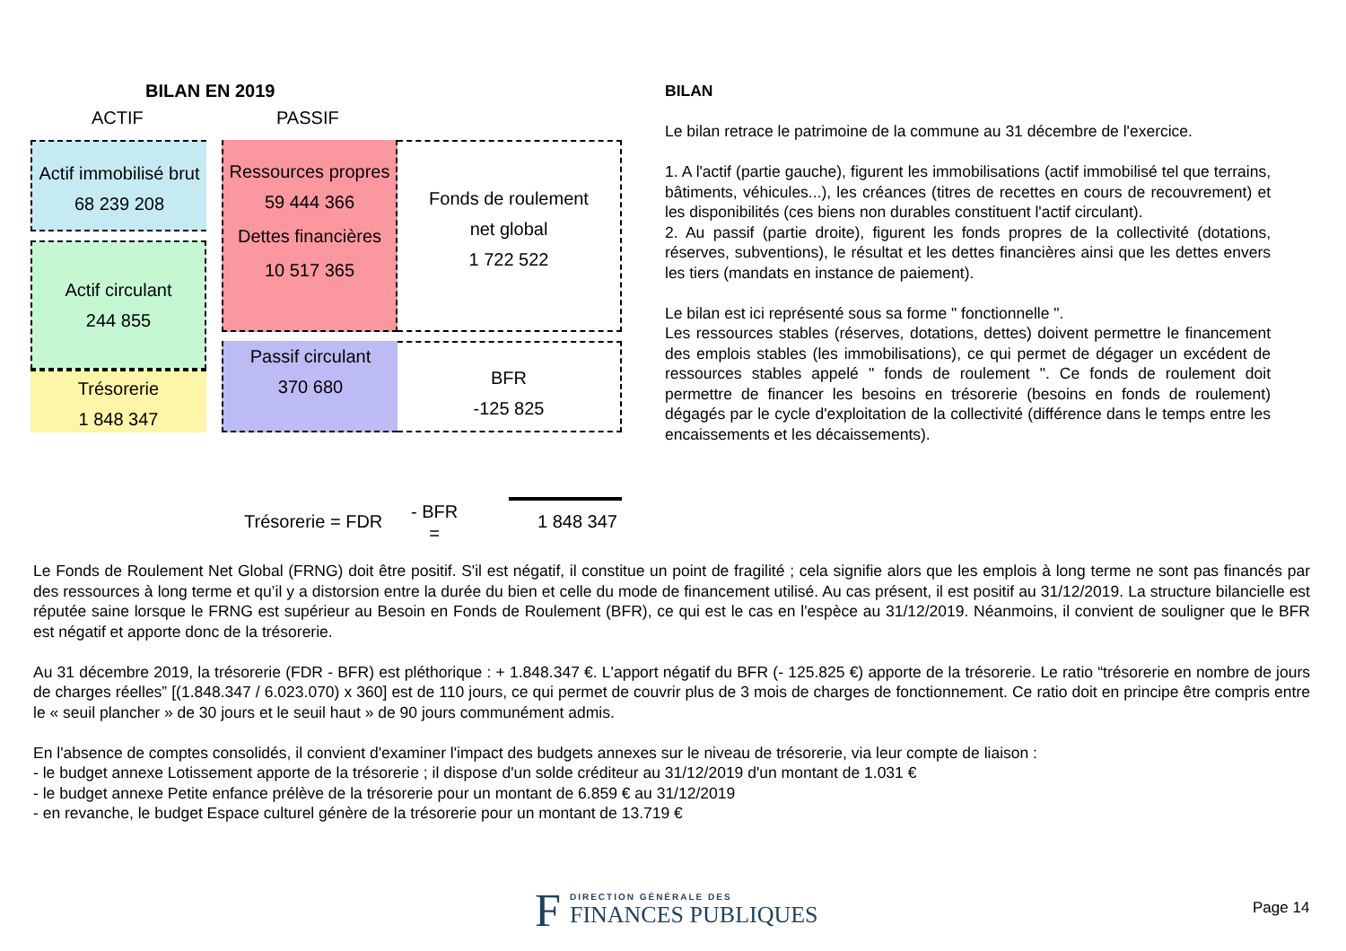BILAN EN 2019
ACTIF PASSIF
Actif immobilisé brut
68 239 208
Actif circulant
244 855
Trésorerie
1 848 347
Ressources propres
59 444 366
Dettes financières
10 517 365
Passif circulant
370 680
Fonds de roulement
net global
1 722 522
BFR
-125 825
Trésorerie = FDR
- BFR
=
1 848 347
BILAN
Le bilan retrace le patrimoine de la commune au 31 décembre de l'exercice.
1. A l'actif (partie gauche), figurent les immobilisations (actif immobilisé tel que terrains, bâtiments, véhicules...), les créances (titres de recettes en cours de recouvrement) et les disponibilités (ces biens non durables constituent l'actif circulant).
2. Au passif (partie droite), figurent les fonds propres de la collectivité (dotations, réserves, subventions), le résultat et les dettes financières ainsi que les dettes envers les tiers (mandats en instance de paiement).
Le bilan est ici représenté sous sa forme " fonctionnelle ".
Les ressources stables (réserves, dotations, dettes) doivent permettre le financement des emplois stables (les immobilisations), ce qui permet de dégager un excédent de ressources stables appelé " fonds de roulement ". Ce fonds de roulement doit permettre de financer les besoins en trésorerie (besoins en fonds de roulement) dégagés par le cycle d'exploitation de la collectivité (différence dans le temps entre les encaissements et les décaissements).
Le Fonds de Roulement Net Global (FRNG) doit être positif. S'il est négatif, il constitue un point de fragilité ; cela signifie alors que les emplois à long terme ne sont pas financés par des ressources à long terme et qu’il y a distorsion entre la durée du bien et celle du mode de financement utilisé. Au cas présent, il est positif au 31/12/2019. La structure bilancielle est réputée saine lorsque le FRNG est supérieur au Besoin en Fonds de Roulement (BFR), ce qui est le cas en l'espèce au 31/12/2019. Néanmoins, il convient de souligner que le BFR est négatif et apporte donc de la trésorerie.
Au 31 décembre 2019, la trésorerie (FDR - BFR) est pléthorique : + 1.848.347 €. L'apport négatif du BFR (- 125.825 €) apporte de la trésorerie. Le ratio “trésorerie en nombre de jours de charges réelles” [(1.848.347 / 6.023.070) x 360] est de 110 jours, ce qui permet de couvrir plus de 3 mois de charges de fonctionnement. Ce ratio doit en principe être compris entre le « seuil plancher » de 30 jours et le seuil haut » de 90 jours communément admis.
En l'absence de comptes consolidés, il convient d'examiner l'impact des budgets annexes sur le niveau de trésorerie, via leur compte de liaison :
- le budget annexe Lotissement apporte de la trésorerie ; il dispose d'un solde créditeur au 31/12/2019 d'un montant de 1.031 €
- le budget annexe Petite enfance prélève de la trésorerie pour un montant de 6.859 € au 31/12/2019
- en revanche, le budget Espace culturel génère de la trésorerie pour un montant de 13.719 €
F
DIRECTION GÉNÉRALE DES
FINANCES PUBLIQUES
Page 14